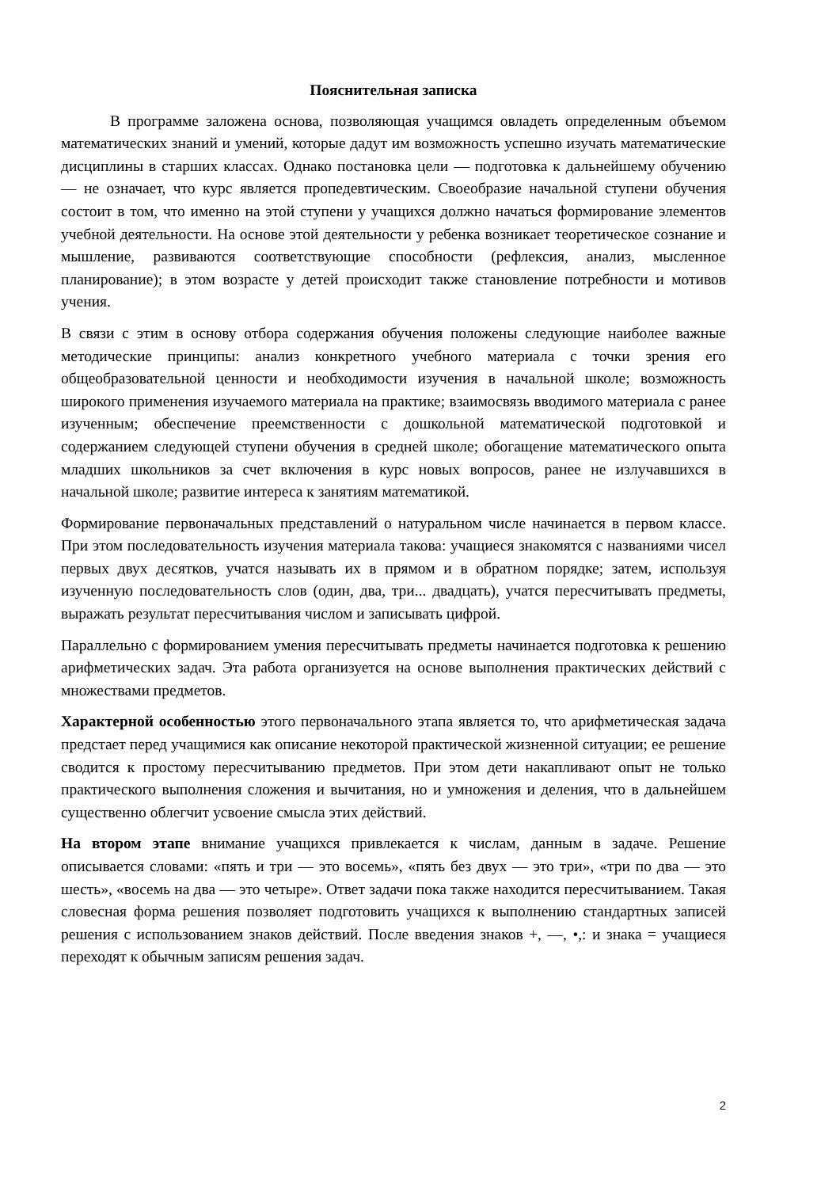Пояснительная записка
В программе заложена основа, позволяющая учащимся овладеть определенным объемом математических знаний и умений, которые дадут им возможность успешно изучать математические дисциплины в старших классах. Однако постановка цели — подготовка к дальнейшему обучению — не означает, что курс является пропедевтическим. Своеобразие начальной ступени обучения состоит в том, что именно на этой ступени у учащихся должно начаться формирование элементов учебной деятельности. На основе этой деятельности у ребенка возникает теоретическое сознание и мышление, развиваются соответствующие способности (рефлексия, анализ, мысленное планирование); в этом возрасте у детей происходит также становление потребности и мотивов учения.
В связи с этим в основу отбора содержания обучения положены следующие наиболее важные методические принципы: анализ конкретного учебного материала с точки зрения его общеобразовательной ценности и необходимости изучения в начальной школе; возможность широкого применения изучаемого материала на практике; взаимосвязь вводимого материала с ранее изученным; обеспечение преемственности с дошкольной математической подготовкой и содержанием следующей ступени обучения в средней школе; обогащение математического опыта младших школьников за счет включения в курс новых вопросов, ранее не излучавшихся в начальной школе; развитие интереса к занятиям математикой.
Формирование первоначальных представлений о натуральном числе начинается в первом классе. При этом последовательность изучения материала такова: учащиеся знакомятся с названиями чисел первых двух десятков, учатся называть их в прямом и в обратном порядке; затем, используя изученную последовательность слов (один, два, три... двадцать), учатся пересчитывать предметы, выражать результат пересчитывания числом и записывать цифрой.
Параллельно с формированием умения пересчитывать предметы начинается подготовка к решению арифметических задач. Эта работа организуется на основе выполнения практических действий с множествами предметов.
Характерной особенностью этого первоначального этапа является то, что арифметическая задача предстает перед учащимися как описание некоторой практической жизненной ситуации; ее решение сводится к простому пересчитыванию предметов. При этом дети накапливают опыт не только практического выполнения сложения и вычитания, но и умножения и деления, что в дальнейшем существенно облегчит усвоение смысла этих действий.
На втором этапе внимание учащихся привлекается к числам, данным в задаче. Решение описывается словами: «пять и три — это восемь», «пять без двух — это три», «три по два — это шесть», «восемь на два — это четыре». Ответ задачи пока также находится пересчитыванием. Такая словесная форма решения позволяет подготовить учащихся к выполнению стандартных записей решения с использованием знаков действий. После введения знаков +, —, •,: и знака = учащиеся переходят к обычным записям решения задач.
2